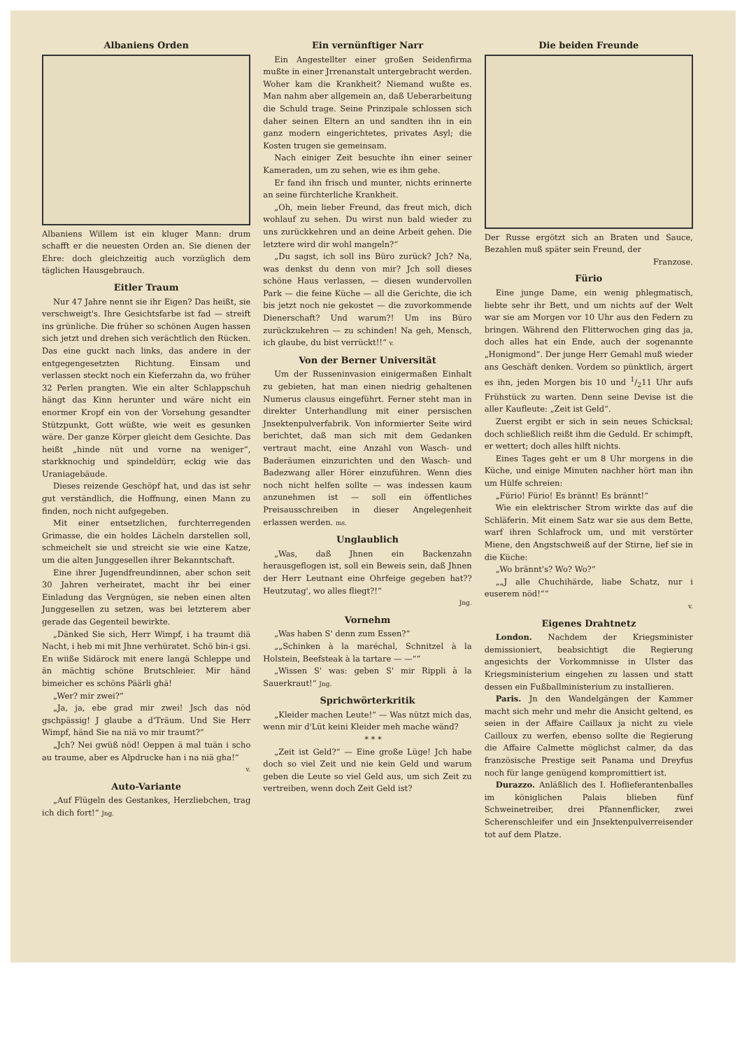Albaniens Orden
Albaniens Willem ist ein kluger Mann: drum schafft er die neuesten Orden an. Sie dienen der Ehre: doch gleichzeitig auch vorzüglich dem täglichen Hausgebrauch.
Eitler Traum
Nur 47 Jahre nennt sie ihr Eigen? Das heißt, sie verschweigt's. Ihre Gesichtsfarbe ist fad — streift ins grünliche. Die früher so schönen Augen hassen sich jetzt und drehen sich verächtlich den Rücken. Das eine guckt nach links, das andere in der entgegengesetzten Richtung. Einsam und verlassen steckt noch ein Kieferzahn da, wo früher 32 Perlen prangten. Wie ein alter Schlappschuh hängt das Kinn herunter und wäre nicht ein enormer Kropf ein von der Vorsehung gesandter Stützpunkt, Gott wüßte, wie weit es gesunken wäre. Der ganze Körper gleicht dem Gesichte. Das heißt „hinde nüt und vorne na weniger“, starkknochig und spindeldürr, eckig wie das Uraniagebäude.
Dieses reizende Geschöpf hat, und das ist sehr gut verständlich, die Hoffnung, einen Mann zu finden, noch nicht aufgegeben.
Mit einer entsetzlichen, furchterregenden Grimasse, die ein holdes Lächeln darstellen soll, schmeichelt sie und streicht sie wie eine Katze, um die alten Junggesellen ihrer Bekanntschaft.
Eine ihrer Jugendfreundinnen, aber schon seit 30 Jahren verheiratet, macht ihr bei einer Einladung das Vergnügen, sie neben einen alten Junggesellen zu setzen, was bei letzterem aber gerade das Gegenteil bewirkte.
„Dänked Sie sich, Herr Wimpf, i ha traumt diä Nacht, i heb mi mit Jhne verhüratet. Schö bin-i gsi. En wiiße Sidärock mit enere langä Schleppe und än mächtig schöne Brutschleier. Mir händ bimeicher es schöns Päärli ghä!
„Wer? mir zwei?“
„Ja, ja, ebe grad mir zwei! Jsch das nöd gschpässig! J glaube a d'Träum. Und Sie Herr Wimpf, händ Sie na niä vo mir traumt?“
„Jch? Nei gwüß nöd! Oeppen ä mal tuän i scho au traume, aber es Alpdrucke han i na niä gha!“
v.
Auto-Variante
„Auf Flügeln des Gestankes, Herzliebchen, trag ich dich fort!“ Jng.
Ein vernünftiger Narr
Ein Angestellter einer großen Seidenfirma mußte in einer Jrrenanstalt untergebracht werden. Woher kam die Krankheit? Niemand wußte es. Man nahm aber allgemein an, daß Ueberarbeitung die Schuld trage. Seine Prinzipale schlossen sich daher seinen Eltern an und sandten ihn in ein ganz modern eingerichtetes, privates Asyl; die Kosten trugen sie gemeinsam.
Nach einiger Zeit besuchte ihn einer seiner Kameraden, um zu sehen, wie es ihm gehe.
Er fand ihn frisch und munter, nichts erinnerte an seine fürchterliche Krankheit.
„Oh, mein lieber Freund, das freut mich, dich wohlauf zu sehen. Du wirst nun bald wieder zu uns zurückkehren und an deine Arbeit gehen. Die letztere wird dir wohl mangeln?“
„Du sagst, ich soll ins Büro zurück? Jch? Na, was denkst du denn von mir? Jch soll dieses schöne Haus verlassen, — diesen wundervollen Park — die feine Küche — all die Gerichte, die ich bis jetzt noch nie gekostet — die zuvorkommende Dienerschaft? Und warum?! Um ins Büro zurückzukehren — zu schinden! Na geh, Mensch, ich glaube, du bist verrückt!!“ v.
Von der Berner Universität
Um der Russeninvasion einigermaßen Einhalt zu gebieten, hat man einen niedrig gehaltenen Numerus clausus eingeführt. Ferner steht man in direkter Unterhandlung mit einer persischen Jnsektenpulverfabrik. Von informierter Seite wird berichtet, daß man sich mit dem Gedanken vertraut macht, eine Anzahl von Wasch- und Baderäumen einzurichten und den Wasch- und Badezwang aller Hörer einzuführen. Wenn dies noch nicht helfen sollte — was indessen kaum anzunehmen ist — soll ein öffentliches Preisausschreiben in dieser Angelegenheit erlassen werden. ms.
Unglaublich
„Was, daß Jhnen ein Backenzahn herausgeflogen ist, soll ein Beweis sein, daß Jhnen der Herr Leutnant eine Ohrfeige gegeben hat?? Heutzutag', wo alles fliegt?!“
Jng.
Vornehm
„Was haben S' denn zum Essen?“
„„Schinken à la maréchal, Schnitzel à la Holstein, Beefsteak à la tartare — —““
„Wissen S' was: geben S' mir Rippli à la Sauerkraut!“ Jng.
Sprichwörterkritik
„Kleider machen Leute!“ — Was nützt mich das, wenn mir d'Lüt keini Kleider meh mache wänd?
* * *
„Zeit ist Geld?“ — Eine große Lüge! Jch habe doch so viel Zeit und nie kein Geld und warum geben die Leute so viel Geld aus, um sich Zeit zu vertreiben, wenn doch Zeit Geld ist?
Die beiden Freunde
Der Russe ergötzt sich an Braten und Sauce, Bezahlen muß später sein Freund, der
Franzose.
Fürio
Eine junge Dame, ein wenig phlegmatisch, liebte sehr ihr Bett, und um nichts auf der Welt war sie am Morgen vor 10 Uhr aus den Federn zu bringen. Während den Flitterwochen ging das ja, doch alles hat ein Ende, auch der sogenannte „Honigmond“. Der junge Herr Gemahl muß wieder ans Geschäft denken. Vordem so pünktlich, ärgert es ihn, jeden Morgen bis 10 und 1/211 Uhr aufs Frühstück zu warten. Denn seine Devise ist die aller Kaufleute: „Zeit ist Geld“.
Zuerst ergibt er sich in sein neues Schicksal; doch schließlich reißt ihm die Geduld. Er schimpft, er wettert; doch alles hilft nichts.
Eines Tages geht er um 8 Uhr morgens in die Küche, und einige Minuten nachher hört man ihn um Hülfe schreien:
„Fürio! Fürio! Es brännt! Es brännt!“
Wie ein elektrischer Strom wirkte das auf die Schläferin. Mit einem Satz war sie aus dem Bette, warf ihren Schlafrock um, und mit verstörter Miene, den Angstschweiß auf der Stirne, lief sie in die Küche:
„Wo brännt's? Wo? Wo?“
„„J alle Chuchihärde, liabe Schatz, nur i euserem nöd!““
v.
Eigenes Drahtnetz
London. Nachdem der Kriegsminister demissioniert, beabsichtigt die Regierung angesichts der Vorkommnisse in Ulster das Kriegsministerium eingehen zu lassen und statt dessen ein Fußballministerium zu installieren.
Paris. Jn den Wandelgängen der Kammer macht sich mehr und mehr die Ansicht geltend, es seien in der Affaire Caillaux ja nicht zu viele Cailloux zu werfen, ebenso sollte die Regierung die Affaire Calmette möglichst calmer, da das französische Prestige seit Panama und Dreyfus noch für lange genügend kompromittiert ist.
Durazzo. Anläßlich des I. Hoflieferantenballes im königlichen Palais blieben fünf Schweinetreiber, drei Pfannenflicker, zwei Scherenschleifer und ein Jnsektenpulverreisender tot auf dem Platze.